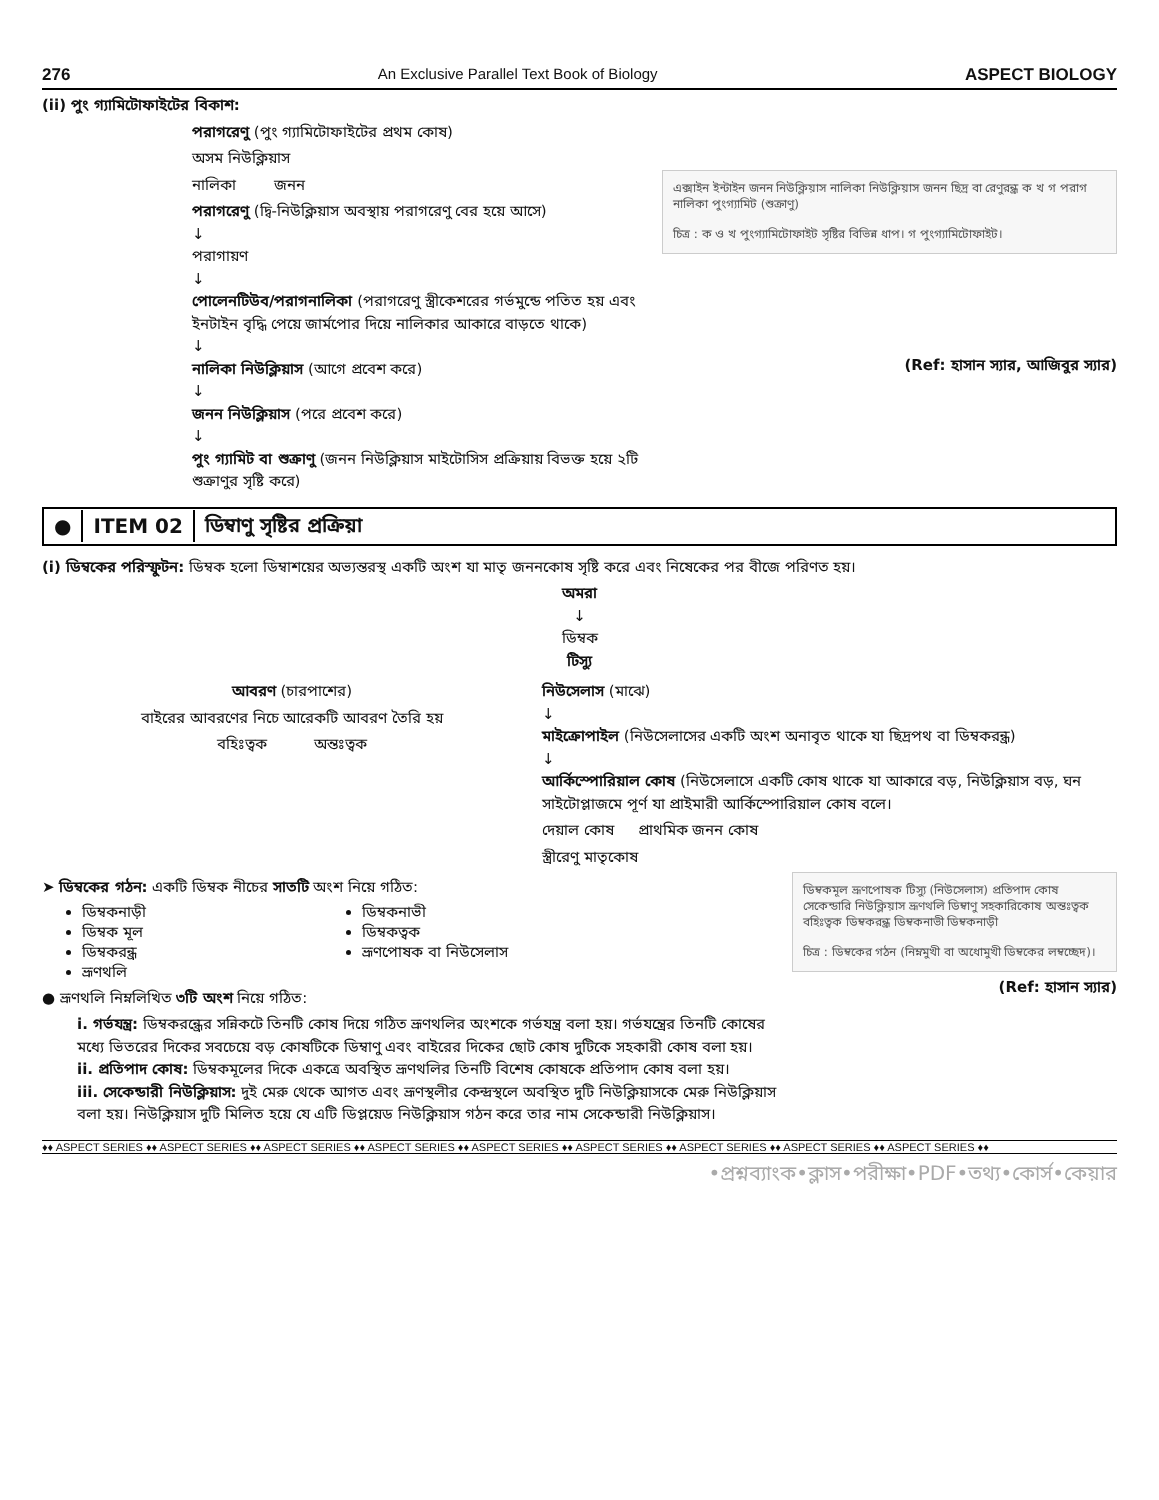276 An Exclusive Parallel Text Book of Biology ASPECT BIOLOGY
(ii) পুং গ্যামিটোফাইটের বিকাশ:
পরাগরেণু (পুং গ্যামিটোফাইটের প্রথম কোষ)
অসম নিউক্লিয়াস
নালিকা জনন
পরাগরেণু (দ্বি-নিউক্লিয়াস অবস্থায় পরাগরেণু বের হয়ে আসে)
↓
পরাগায়ণ
↓
পোলেনটিউব/পরাগনালিকা (পরাগরেণু স্ত্রীকেশরের গর্ভমুন্ডে পতিত হয় এবং ইনটাইন বৃদ্ধি পেয়ে জার্মপোর দিয়ে নালিকার আকারে বাড়তে থাকে)
↓
নালিকা নিউক্লিয়াস (আগে প্রবেশ করে)
↓
জনন নিউক্লিয়াস (পরে প্রবেশ করে)
↓
পুং গ্যামিট বা শুক্রাণু (জনন নিউক্লিয়াস মাইটোসিস প্রক্রিয়ায় বিভক্ত হয়ে ২টি শুক্রাণুর সৃষ্টি করে)
এক্সাইন ইন্টাইন জনন নিউক্লিয়াস নালিকা নিউক্লিয়াস জনন ছিদ্র বা রেণুরন্ধ্র ক খ গ পরাগ নালিকা পুংগ্যামিট (শুক্রাণু)
চিত্র : ক ও খ পুংগ্যামিটোফাইট সৃষ্টির বিভিন্ন ধাপ। গ পুংগ্যামিটোফাইট।
(Ref: হাসান স্যার, আজিবুর স্যার)
● ITEM 02 ডিম্বাণু সৃষ্টির প্রক্রিয়া
(i) ডিম্বকের পরিস্ফুটন: ডিম্বক হলো ডিম্বাশয়ের অভ্যন্তরস্থ একটি অংশ যা মাতৃ জননকোষ সৃষ্টি করে এবং নিষেকের পর বীজে পরিণত হয়।
অমরা
↓
ডিম্বক
টিস্যু
আবরণ (চারপাশের)
বাইরের আবরণের নিচে আরেকটি আবরণ তৈরি হয়
বহিঃত্বক অন্তঃত্বক
নিউসেলাস (মাঝে)
↓
মাইক্রোপাইল (নিউসেলাসের একটি অংশ অনাবৃত থাকে যা ছিদ্রপথ বা ডিম্বকরন্ধ্র)
↓
আর্কিস্পোরিয়াল কোষ (নিউসেলাসে একটি কোষ থাকে যা আকারে বড়, নিউক্লিয়াস বড়, ঘন সাইটোপ্লাজমে পূর্ণ যা প্রাইমারী আর্কিস্পোরিয়াল কোষ বলে।
দেয়াল কোষ প্রাথমিক জনন কোষ
স্ত্রীরেণু মাতৃকোষ
➤ ডিম্বকের গঠন: একটি ডিম্বক নীচের সাতটি অংশ নিয়ে গঠিত:
ডিম্বকনাড়ী
ডিম্বক মূল
ডিম্বকরন্ধ্র
ভ্রূণথলি
ডিম্বকনাভী
ডিম্বকত্বক
ভ্রূণপোষক বা নিউসেলাস
● ভ্রূণথলি নিম্নলিখিত ৩টি অংশ নিয়ে গঠিত:
i. গর্ভযন্ত্র: ডিম্বকরন্ধ্রের সন্নিকটে তিনটি কোষ দিয়ে গঠিত ভ্রূণথলির অংশকে গর্ভযন্ত্র বলা হয়। গর্ভযন্ত্রের তিনটি কোষের মধ্যে ভিতরের দিকের সবচেয়ে বড় কোষটিকে ডিম্বাণু এবং বাইরের দিকের ছোট কোষ দুটিকে সহকারী কোষ বলা হয়।
ii. প্রতিপাদ কোষ: ডিম্বকমূলের দিকে একত্রে অবস্থিত ভ্রূণথলির তিনটি বিশেষ কোষকে প্রতিপাদ কোষ বলা হয়।
iii. সেকেন্ডারী নিউক্লিয়াস: দুই মেরু থেকে আগত এবং ভ্রূণস্থলীর কেন্দ্রস্থলে অবস্থিত দুটি নিউক্লিয়াসকে মেরু নিউক্লিয়াস বলা হয়। নিউক্লিয়াস দুটি মিলিত হয়ে যে এটি ডিপ্লয়েড নিউক্লিয়াস গঠন করে তার নাম সেকেন্ডারী নিউক্লিয়াস।
ডিম্বকমূল ভ্রূণপোষক টিস্যু (নিউসেলাস) প্রতিপাদ কোষ সেকেন্ডারি নিউক্লিয়াস ভ্রূণথলি ডিম্বাণু সহকারিকোষ অন্তঃত্বক বহিঃত্বক ডিম্বকরন্ধ্র ডিম্বকনাভী ডিম্বকনাড়ী
চিত্র : ডিম্বকের গঠন (নিম্নমুখী বা অধোমুখী ডিম্বকের লম্বচ্ছেদ)।
(Ref: হাসান স্যার)
♦♦ ASPECT SERIES ♦♦ ASPECT SERIES ♦♦ ASPECT SERIES ♦♦ ASPECT SERIES ♦♦ ASPECT SERIES ♦♦ ASPECT SERIES ♦♦ ASPECT SERIES ♦♦ ASPECT SERIES ♦♦ ASPECT SERIES ♦♦
•প্রশ্নব্যাংক•ক্লাস•পরীক্ষা•PDF•তথ্য•কোর্স•কেয়ার